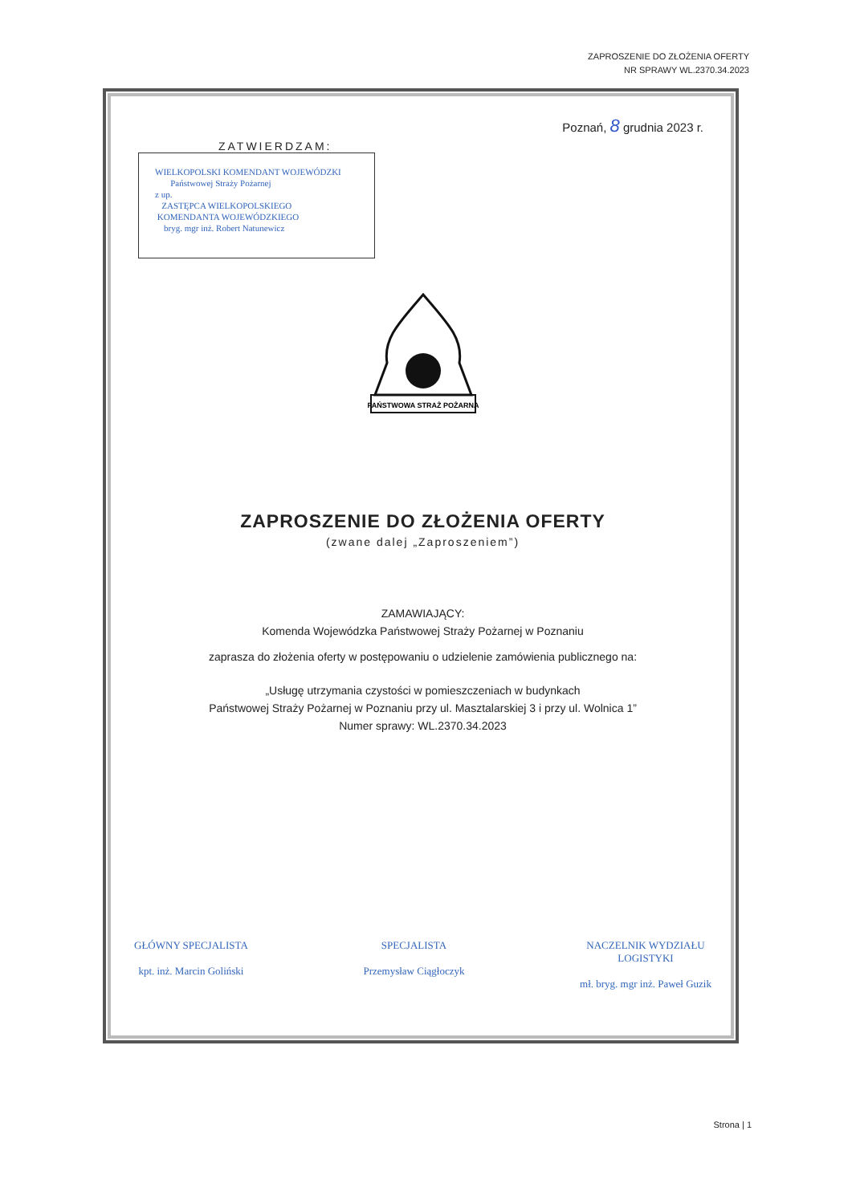ZAPROSZENIE DO ZŁOŻENIA OFERTY
NR SPRAWY WL.2370.34.2023
Poznań, 8 grudnia 2023 r.
ZATWIERDZAM:
WIELKOPOLSKI KOMENDANT WOJEWÓDZKI
Państwowej Straży Pożarnej
z up.
ZASTĘPCA WIELKOPOLSKIEGO
KOMENDANTA WOJEWÓDZKIEGO
bryg. mgr inż. Robert Natunewicz
PAŃSTWOWA STRAŻ POŻARNA
ZAPROSZENIE DO ZŁOŻENIA OFERTY
(zwane dalej „Zaproszeniem”)
ZAMAWIAJĄCY:
Komenda Wojewódzka Państwowej Straży Pożarnej w Poznaniu
zaprasza do złożenia oferty w postępowaniu o udzielenie zamówienia publicznego na:
„Usługę utrzymania czystości w pomieszczeniach w budynkach
Państwowej Straży Pożarnej w Poznaniu przy ul. Masztalarskiej 3 i przy ul. Wolnica 1”
Numer sprawy: WL.2370.34.2023
GŁÓWNY SPECJALISTA
kpt. inż. Marcin Goliński
SPECJALISTA
Przemysław Ciągłoczyk
NACZELNIK WYDZIAŁU
LOGISTYKI
mł. bryg. mgr inż. Paweł Guzik
Strona | 1